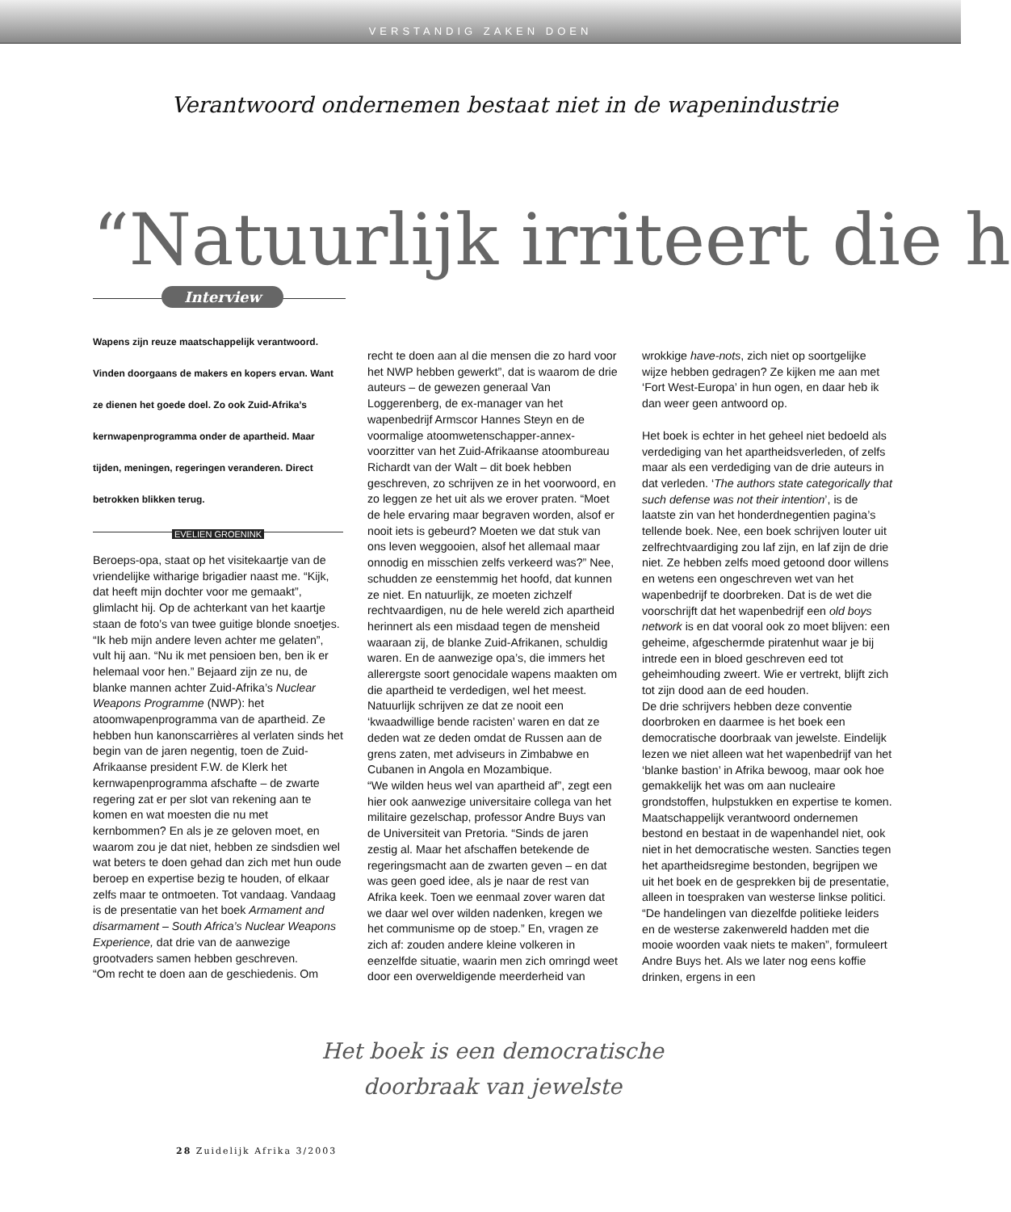VERSTANDIG ZAKEN DOEN
Verantwoord ondernemen bestaat niet in de wapenindustrie
“Natuurlijk irriteert die h
Interview
Wapens zijn reuze maatschappelijk verantwoord. Vinden doorgaans de makers en kopers ervan. Want ze dienen het goede doel. Zo ook Zuid-Afrika’s kernwapenprogramma onder de apartheid. Maar tijden, meningen, regeringen veranderen. Direct betrokken blikken terug.
EVELIEN GROENINK
Beroeps-opa, staat op het visitekaartje van de vriendelijke witharige brigadier naast me. “Kijk, dat heeft mijn dochter voor me gemaakt”, glimlacht hij. Op de achterkant van het kaartje staan de foto’s van twee guitige blonde snoetjes. “Ik heb mijn andere leven achter me gelaten”, vult hij aan. “Nu ik met pensioen ben, ben ik er helemaal voor hen.” Bejaard zijn ze nu, de blanke mannen achter Zuid-Afrika’s Nuclear Weapons Programme (NWP): het atoomwapenprogramma van de apartheid. Ze hebben hun kanonscarrières al verlaten sinds het begin van de jaren negentig, toen de Zuid-Afrikaanse president F.W. de Klerk het kernwapenprogramma afschafte – de zwarte regering zat er per slot van rekening aan te komen en wat moesten die nu met kernbommen? En als je ze geloven moet, en waarom zou je dat niet, hebben ze sindsdien wel wat beters te doen gehad dan zich met hun oude beroep en expertise bezig te houden, of elkaar zelfs maar te ontmoeten. Tot vandaag. Vandaag is de presentatie van het boek Armament and disarmament – South Africa’s Nuclear Weapons Experience, dat drie van de aanwezige grootvaders samen hebben geschreven.
“Om recht te doen aan de geschiedenis. Om
recht te doen aan al die mensen die zo hard voor het NWP hebben gewerkt”, dat is waarom de drie auteurs – de gewezen generaal Van Loggerenberg, de ex-manager van het wapenbedrijf Armscor Hannes Steyn en de voormalige atoomwetenschapper-annex-voorzitter van het Zuid-Afrikaanse atoombureau Richardt van der Walt – dit boek hebben geschreven, zo schrijven ze in het voorwoord, en zo leggen ze het uit als we erover praten. “Moet de hele ervaring maar begraven worden, alsof er nooit iets is gebeurd? Moeten we dat stuk van ons leven weggooien, alsof het allemaal maar onnodig en misschien zelfs verkeerd was?” Nee, schudden ze eenstemmig het hoofd, dat kunnen ze niet. En natuurlijk, ze moeten zichzelf rechtvaardigen, nu de hele wereld zich apartheid herinnert als een misdaad tegen de mensheid waaraan zij, de blanke Zuid-Afrikanen, schuldig waren. En de aanwezige opa’s, die immers het allerergste soort genocidale wapens maakten om die apartheid te verdedigen, wel het meest. Natuurlijk schrijven ze dat ze nooit een ‘kwaadwillige bende racisten’ waren en dat ze deden wat ze deden omdat de Russen aan de grens zaten, met adviseurs in Zimbabwe en Cubanen in Angola en Mozambique.
“We wilden heus wel van apartheid af”, zegt een hier ook aanwezige universitaire collega van het militaire gezelschap, professor Andre Buys van de Universiteit van Pretoria. “Sinds de jaren zestig al. Maar het afschaffen betekende de regeringsmacht aan de zwarten geven – en dat was geen goed idee, als je naar de rest van Afrika keek. Toen we eenmaal zover waren dat we daar wel over wilden nadenken, kregen we het communisme op de stoep.” En, vragen ze zich af: zouden andere kleine volkeren in eenzelfde situatie, waarin men zich omringd weet door een overweldigende meerderheid van
wrokkige have-nots, zich niet op soortgelijke wijze hebben gedragen? Ze kijken me aan met ‘Fort West-Europa’ in hun ogen, en daar heb ik dan weer geen antwoord op.
Het boek is echter in het geheel niet bedoeld als verdediging van het apartheidsverleden, of zelfs maar als een verdediging van de drie auteurs in dat verleden. ‘The authors state categorically that such defense was not their intention’, is de laatste zin van het honderdnegentien pagina’s tellende boek. Nee, een boek schrijven louter uit zelfrechtvaardiging zou laf zijn, en laf zijn de drie niet. Ze hebben zelfs moed getoond door willens en wetens een ongeschreven wet van het wapenbedrijf te doorbreken. Dat is de wet die voorschrijft dat het wapenbedrijf een old boys network is en dat vooral ook zo moet blijven: een geheime, afgeschermde piratenhut waar je bij intrede een in bloed geschreven eed tot geheimhouding zweert. Wie er vertrekt, blijft zich tot zijn dood aan de eed houden.
De drie schrijvers hebben deze conventie doorbroken en daarmee is het boek een democratische doorbraak van jewelste. Eindelijk lezen we niet alleen wat het wapenbedrijf van het ‘blanke bastion’ in Afrika bewoog, maar ook hoe gemakkelijk het was om aan nucleaire grondstoffen, hulpstukken en expertise te komen. Maatschappelijk verantwoord ondernemen bestond en bestaat in de wapenhandel niet, ook niet in het democratische westen. Sancties tegen het apartheidsregime bestonden, begrijpen we uit het boek en de gesprekken bij de presentatie, alleen in toespraken van westerse linkse politici. “De handelingen van diezelfde politieke leiders en de westerse zakenwereld hadden met die mooie woorden vaak niets te maken”, formuleert Andre Buys het. Als we later nog eens koffie drinken, ergens in een
Het boek is een democratische doorbraak van jewelste
28 Zuidelijk Afrika 3/2003